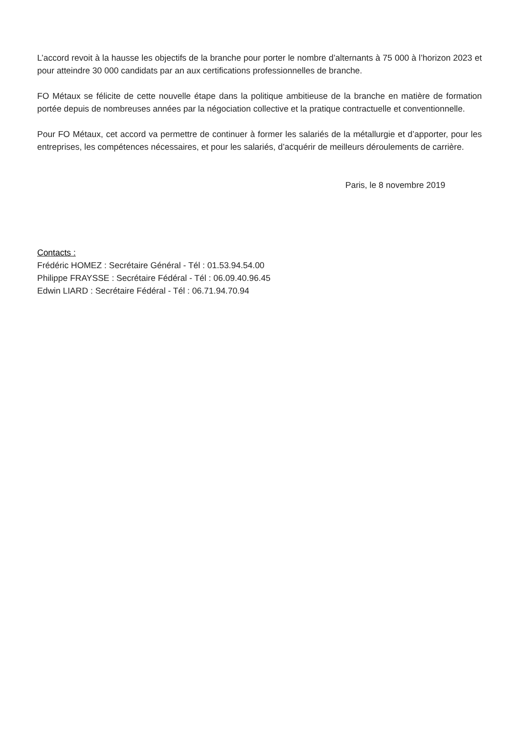L’accord revoit à la hausse les objectifs de la branche pour porter le nombre d’alternants à 75 000 à l’horizon 2023 et pour atteindre 30 000 candidats par an aux certifications professionnelles de branche.
FO Métaux se félicite de cette nouvelle étape dans la politique ambitieuse de la branche en matière de formation portée depuis de nombreuses années par la négociation collective et la pratique contractuelle et conventionnelle.
Pour FO Métaux, cet accord va permettre de continuer à former les salariés de la métallurgie et d’apporter, pour les entreprises, les compétences nécessaires, et pour les salariés, d’acquérir de meilleurs déroulements de carrière.
Paris, le 8 novembre 2019
Contacts :
Frédéric HOMEZ : Secrétaire Général - Tél : 01.53.94.54.00
Philippe FRAYSSE : Secrétaire Fédéral - Tél : 06.09.40.96.45
Edwin LIARD : Secrétaire Fédéral - Tél : 06.71.94.70.94